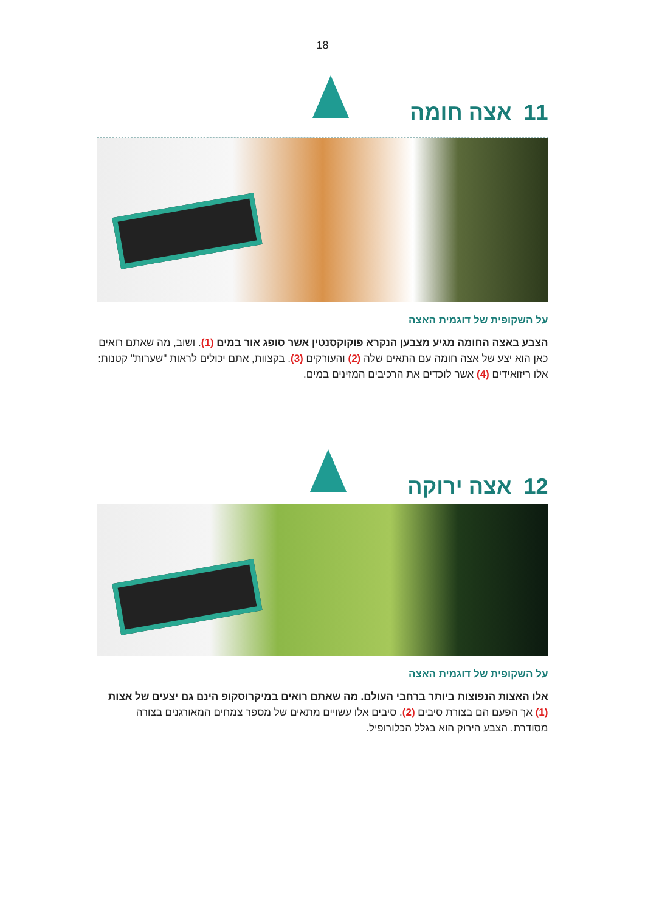18
11 אצה חומה
על השקופית של דוגמית האצה
הצבע באצה החומה מגיע מצבען הנקרא פוקוקסנטין אשר סופג אור במים (1). ושוב, מה שאתם רואים כאן הוא יצע של אצה חומה עם התאים שלה (2) והעורקים (3). בקצוות, אתם יכולים לראות "שערות" קטנות: אלו ריזואידים (4) אשר לוכדים את הרכיבים המזינים במים.
12 אצה ירוקה
על השקופית של דוגמית האצה
אלו האצות הנפוצות ביותר ברחבי העולם. מה שאתם רואים במיקרוסקופ הינם גם יצעים של אצות (1) אך הפעם הם בצורת סיבים (2). סיבים אלו עשויים מתאים של מספר צמחים המאורגנים בצורה מסודרת. הצבע הירוק הוא בגלל הכלורופיל.